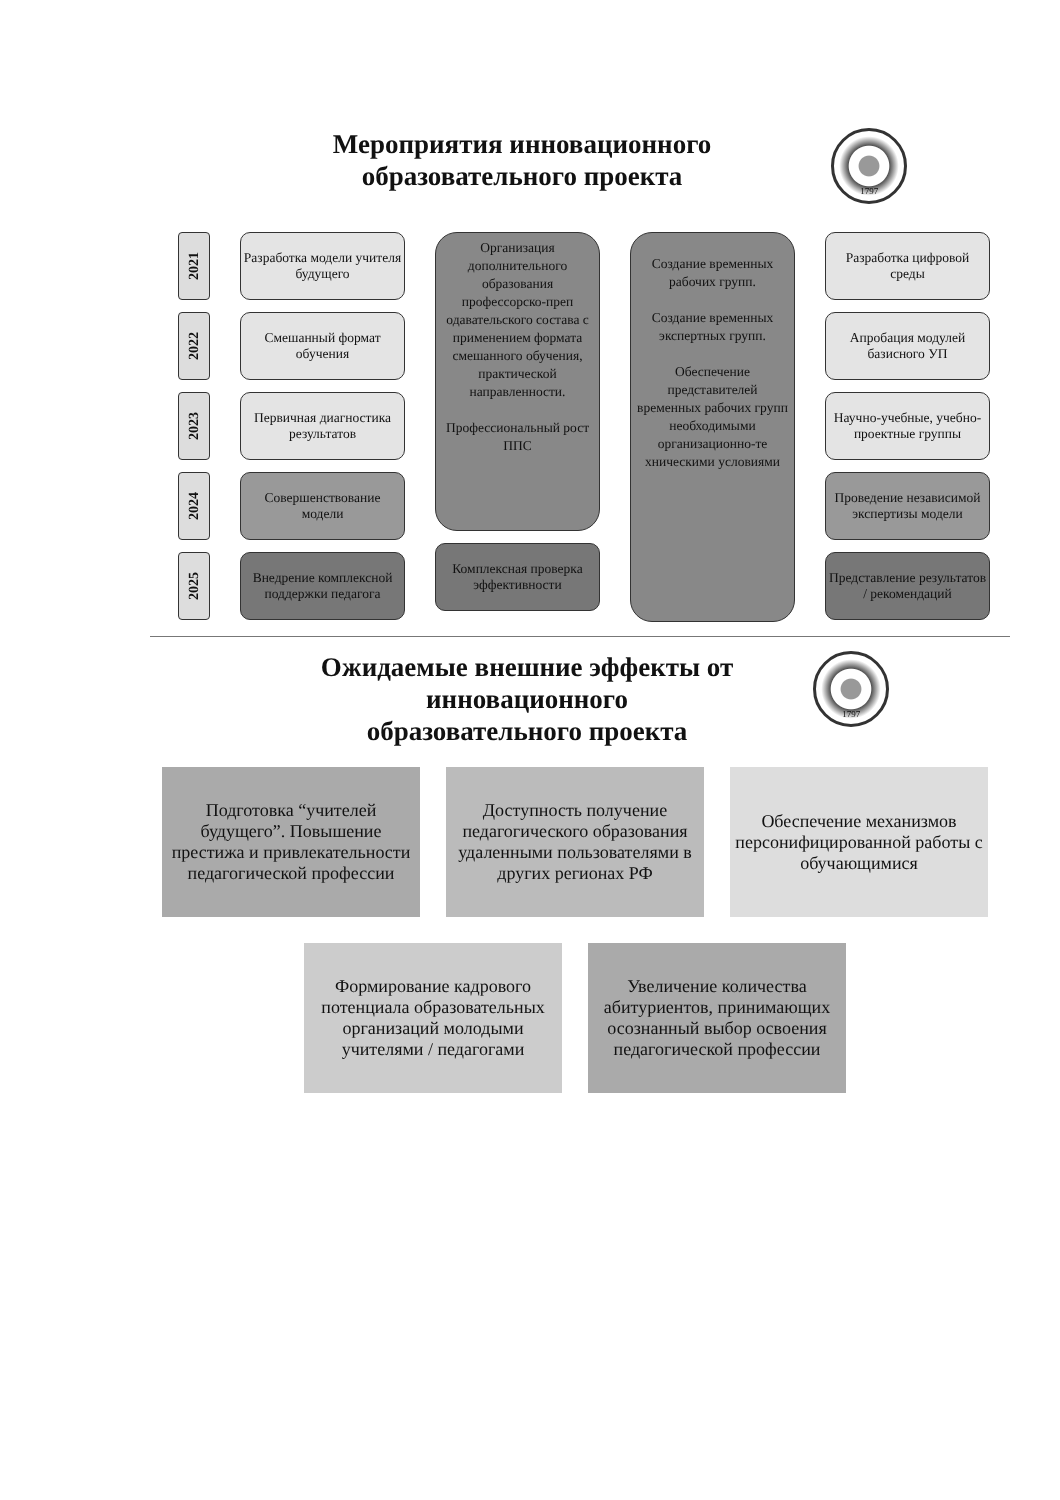Мероприятия инновационного
образовательного проекта
1797
2021
2022
2023
2024
2025
Разработка модели учителя будущего
Смешанный формат обучения
Первичная диагностика результатов
Совершенствование модели
Внедрение комплексной поддержки педагога
Организация дополнительного образования профессорско-преп одавательского состава с применением формата смешанного обучения, практической направленности.
Профессиональный рост ППС
Комплексная проверка эффективности
Создание временных рабочих групп.
Создание временных экспертных групп.
Обеспечение представителей временных рабочих групп необходимыми организационно-те хническими условиями
Разработка цифровой среды
Апробация модулей базисного УП
Научно-учебные, учебно-проектные группы
Проведение независимой экспертизы модели
Представление результатов / рекомендаций
Ожидаемые внешние эффекты от
инновационного
образовательного проекта
1797
Подготовка “учителей будущего”. Повышение престижа и привлекательности педагогической профессии
Доступность получение педагогического образования удаленными пользователями в других регионах РФ
Обеспечение механизмов персонифицированной работы с обучающимися
Формирование кадрового потенциала образовательных организаций молодыми учителями / педагогами
Увеличение количества абитуриентов, принимающих осознанный выбор освоения педагогической профессии